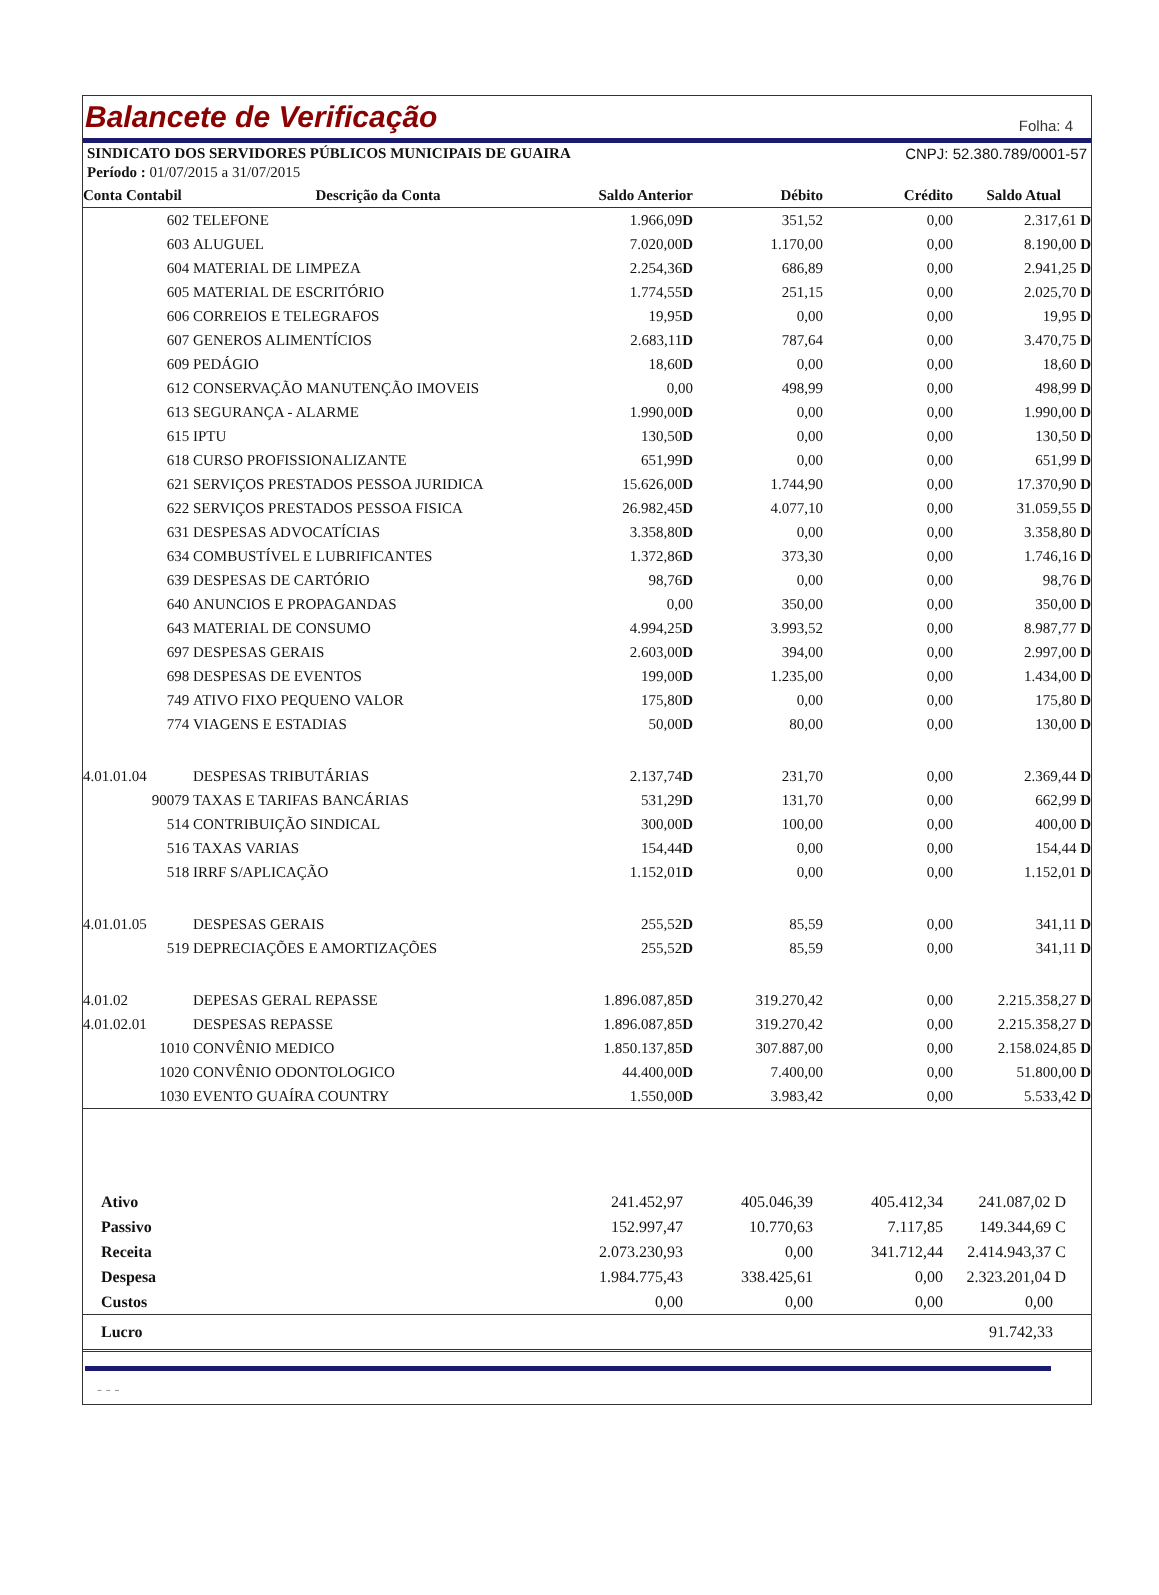Balancete de Verificação Folha: 4
SINDICATO DOS SERVIDORES PÚBLICOS MUNICIPAIS DE GUAIRA CNPJ: 52.380.789/0001-57
Período : 01/07/2015 a 31/07/2015
| Conta Contabil | Descrição da Conta | Saldo Anterior | Débito | Crédito | Saldo Atual |
| --- | --- | --- | --- | --- | --- |
| 602 | TELEFONE | 1.966,09 D | 351,52 | 0,00 | 2.317,61 D |
| 603 | ALUGUEL | 7.020,00 D | 1.170,00 | 0,00 | 8.190,00 D |
| 604 | MATERIAL DE LIMPEZA | 2.254,36 D | 686,89 | 0,00 | 2.941,25 D |
| 605 | MATERIAL DE ESCRITÓRIO | 1.774,55 D | 251,15 | 0,00 | 2.025,70 D |
| 606 | CORREIOS E TELEGRAFOS | 19,95 D | 0,00 | 0,00 | 19,95 D |
| 607 | GENEROS ALIMENTÍCIOS | 2.683,11 D | 787,64 | 0,00 | 3.470,75 D |
| 609 | PEDÁGIO | 18,60 D | 0,00 | 0,00 | 18,60 D |
| 612 | CONSERVAÇÃO MANUTENÇÃO IMOVEIS | 0,00 | 498,99 | 0,00 | 498,99 D |
| 613 | SEGURANÇA - ALARME | 1.990,00 D | 0,00 | 0,00 | 1.990,00 D |
| 615 | IPTU | 130,50 D | 0,00 | 0,00 | 130,50 D |
| 618 | CURSO PROFISSIONALIZANTE | 651,99 D | 0,00 | 0,00 | 651,99 D |
| 621 | SERVIÇOS PRESTADOS PESSOA JURIDICA | 15.626,00 D | 1.744,90 | 0,00 | 17.370,90 D |
| 622 | SERVIÇOS PRESTADOS PESSOA FISICA | 26.982,45 D | 4.077,10 | 0,00 | 31.059,55 D |
| 631 | DESPESAS ADVOCATÍCIAS | 3.358,80 D | 0,00 | 0,00 | 3.358,80 D |
| 634 | COMBUSTÍVEL E LUBRIFICANTES | 1.372,86 D | 373,30 | 0,00 | 1.746,16 D |
| 639 | DESPESAS DE CARTÓRIO | 98,76 D | 0,00 | 0,00 | 98,76 D |
| 640 | ANUNCIOS E PROPAGANDAS | 0,00 | 350,00 | 0,00 | 350,00 D |
| 643 | MATERIAL DE CONSUMO | 4.994,25 D | 3.993,52 | 0,00 | 8.987,77 D |
| 697 | DESPESAS GERAIS | 2.603,00 D | 394,00 | 0,00 | 2.997,00 D |
| 698 | DESPESAS DE EVENTOS | 199,00 D | 1.235,00 | 0,00 | 1.434,00 D |
| 749 | ATIVO FIXO PEQUENO VALOR | 175,80 D | 0,00 | 0,00 | 175,80 D |
| 774 | VIAGENS E ESTADIAS | 50,00 D | 80,00 | 0,00 | 130,00 D |
| 4.01.01.04 | DESPESAS TRIBUTÁRIAS | 2.137,74 D | 231,70 | 0,00 | 2.369,44 D |
| 90079 | TAXAS E TARIFAS BANCÁRIAS | 531,29 D | 131,70 | 0,00 | 662,99 D |
| 514 | CONTRIBUIÇÃO SINDICAL | 300,00 D | 100,00 | 0,00 | 400,00 D |
| 516 | TAXAS VARIAS | 154,44 D | 0,00 | 0,00 | 154,44 D |
| 518 | IRRF S/APLICAÇÃO | 1.152,01 D | 0,00 | 0,00 | 1.152,01 D |
| 4.01.01.05 | DESPESAS GERAIS | 255,52 D | 85,59 | 0,00 | 341,11 D |
| 519 | DEPRECIAÇÕES E AMORTIZAÇÕES | 255,52 D | 85,59 | 0,00 | 341,11 D |
| 4.01.02 | DEPESAS GERAL REPASSE | 1.896.087,85 D | 319.270,42 | 0,00 | 2.215.358,27 D |
| 4.01.02.01 | DESPESAS REPASSE | 1.896.087,85 D | 319.270,42 | 0,00 | 2.215.358,27 D |
| 1010 | CONVÊNIO MEDICO | 1.850.137,85 D | 307.887,00 | 0,00 | 2.158.024,85 D |
| 1020 | CONVÊNIO ODONTOLOGICO | 44.400,00 D | 7.400,00 | 0,00 | 51.800,00 D |
| 1030 | EVENTO GUAÍRA COUNTRY | 1.550,00 D | 3.983,42 | 0,00 | 5.533,42 D |
| Ativo | 241.452,97 | 405.046,39 | 405.412,34 | 241.087,02 D |
| Passivo | 152.997,47 | 10.770,63 | 7.117,85 | 149.344,69 C |
| Receita | 2.073.230,93 | 0,00 | 341.712,44 | 2.414.943,37 C |
| Despesa | 1.984.775,43 | 338.425,61 | 0,00 | 2.323.201,04 D |
| Custos | 0,00 | 0,00 | 0,00 | 0,00 |
| Lucro | | | | 91.742,33 |
- - -